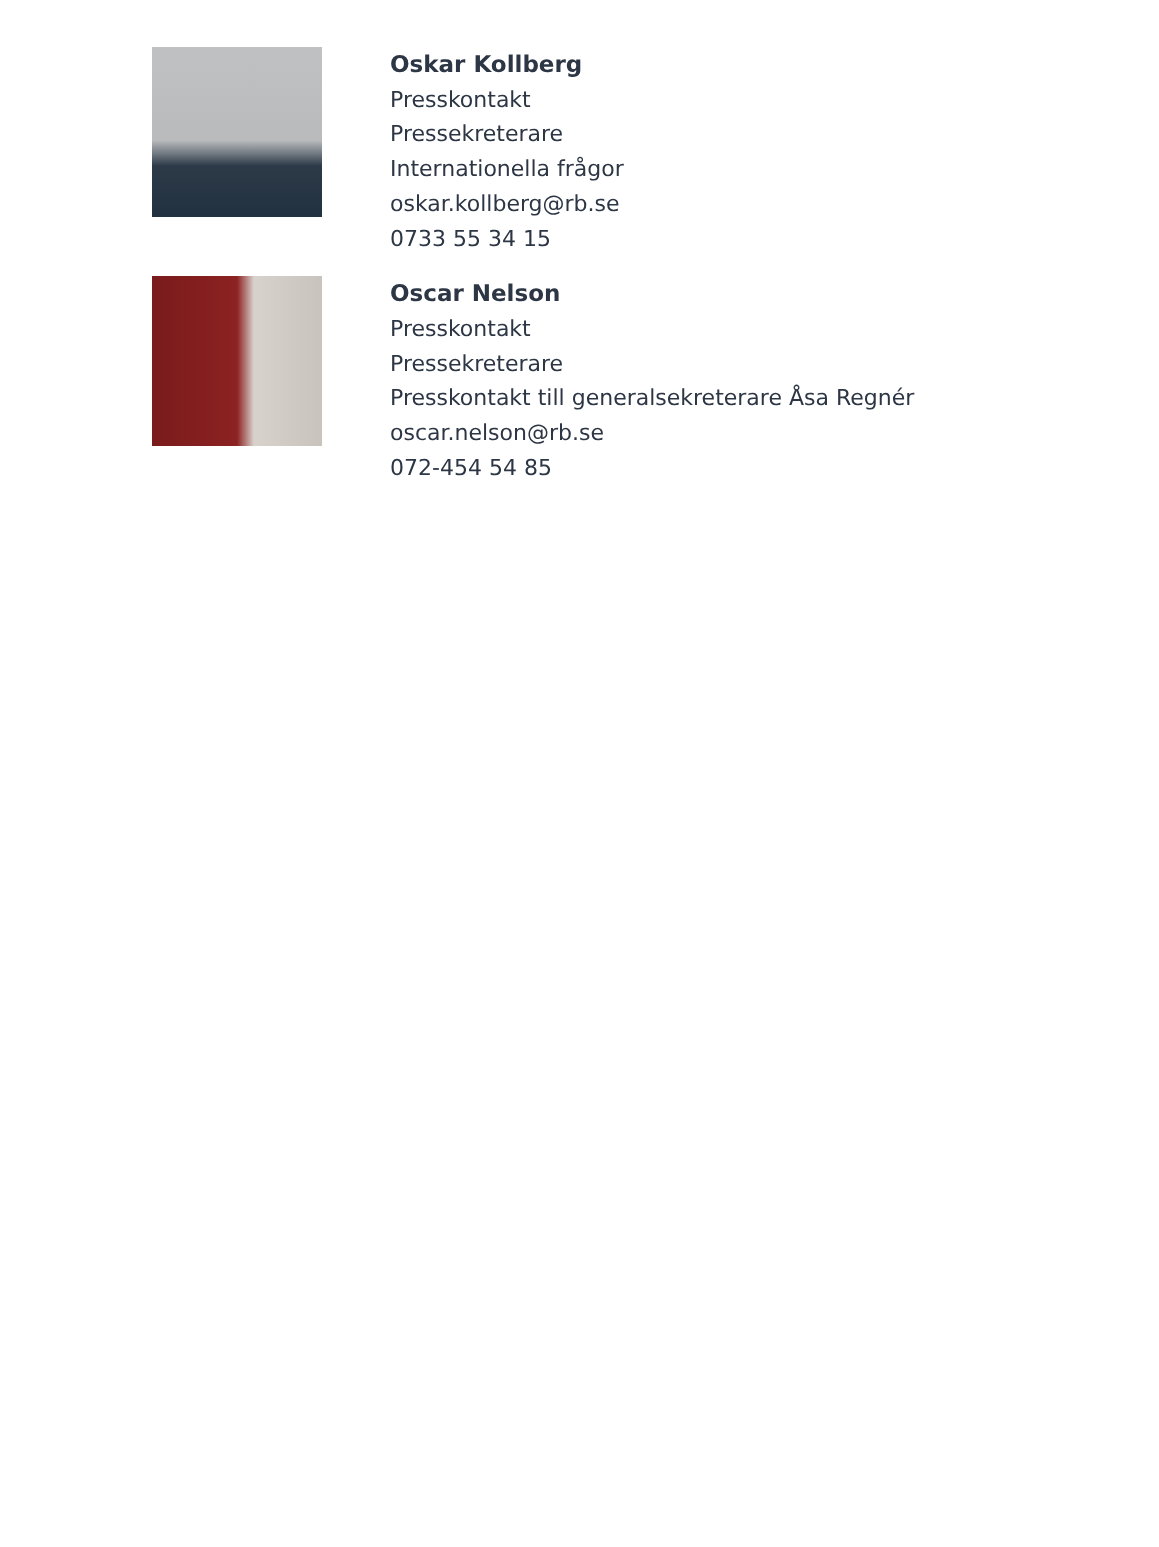Oskar Kollberg
Presskontakt
Pressekreterare
Internationella frågor
oskar.kollberg@rb.se
0733 55 34 15
Oscar Nelson
Presskontakt
Pressekreterare
Presskontakt till generalsekreterare Åsa Regnér
oscar.nelson@rb.se
072-454 54 85